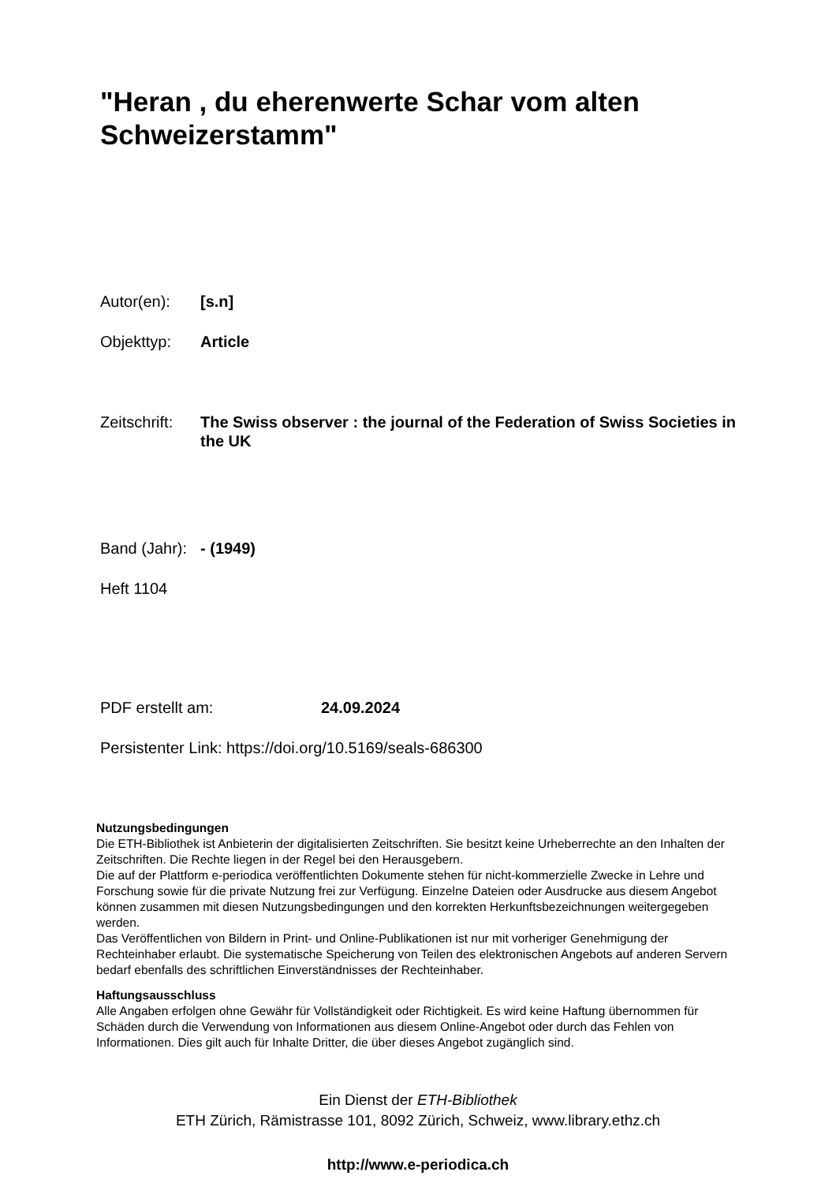"Heran , du eherenwerte Schar vom alten Schweizerstamm"
Autor(en): [s.n]
Objekttyp: Article
Zeitschrift: The Swiss observer : the journal of the Federation of Swiss Societies in the UK
Band (Jahr): - (1949)
Heft 1104
PDF erstellt am: 24.09.2024
Persistenter Link: https://doi.org/10.5169/seals-686300
Nutzungsbedingungen
Die ETH-Bibliothek ist Anbieterin der digitalisierten Zeitschriften. Sie besitzt keine Urheberrechte an den Inhalten der Zeitschriften. Die Rechte liegen in der Regel bei den Herausgebern.
Die auf der Plattform e-periodica veröffentlichten Dokumente stehen für nicht-kommerzielle Zwecke in Lehre und Forschung sowie für die private Nutzung frei zur Verfügung. Einzelne Dateien oder Ausdrucke aus diesem Angebot können zusammen mit diesen Nutzungsbedingungen und den korrekten Herkunftsbezeichnungen weitergegeben werden.
Das Veröffentlichen von Bildern in Print- und Online-Publikationen ist nur mit vorheriger Genehmigung der Rechteinhaber erlaubt. Die systematische Speicherung von Teilen des elektronischen Angebots auf anderen Servern bedarf ebenfalls des schriftlichen Einverständnisses der Rechteinhaber.
Haftungsausschluss
Alle Angaben erfolgen ohne Gewähr für Vollständigkeit oder Richtigkeit. Es wird keine Haftung übernommen für Schäden durch die Verwendung von Informationen aus diesem Online-Angebot oder durch das Fehlen von Informationen. Dies gilt auch für Inhalte Dritter, die über dieses Angebot zugänglich sind.
Ein Dienst der ETH-Bibliothek
ETH Zürich, Rämistrasse 101, 8092 Zürich, Schweiz, www.library.ethz.ch
http://www.e-periodica.ch